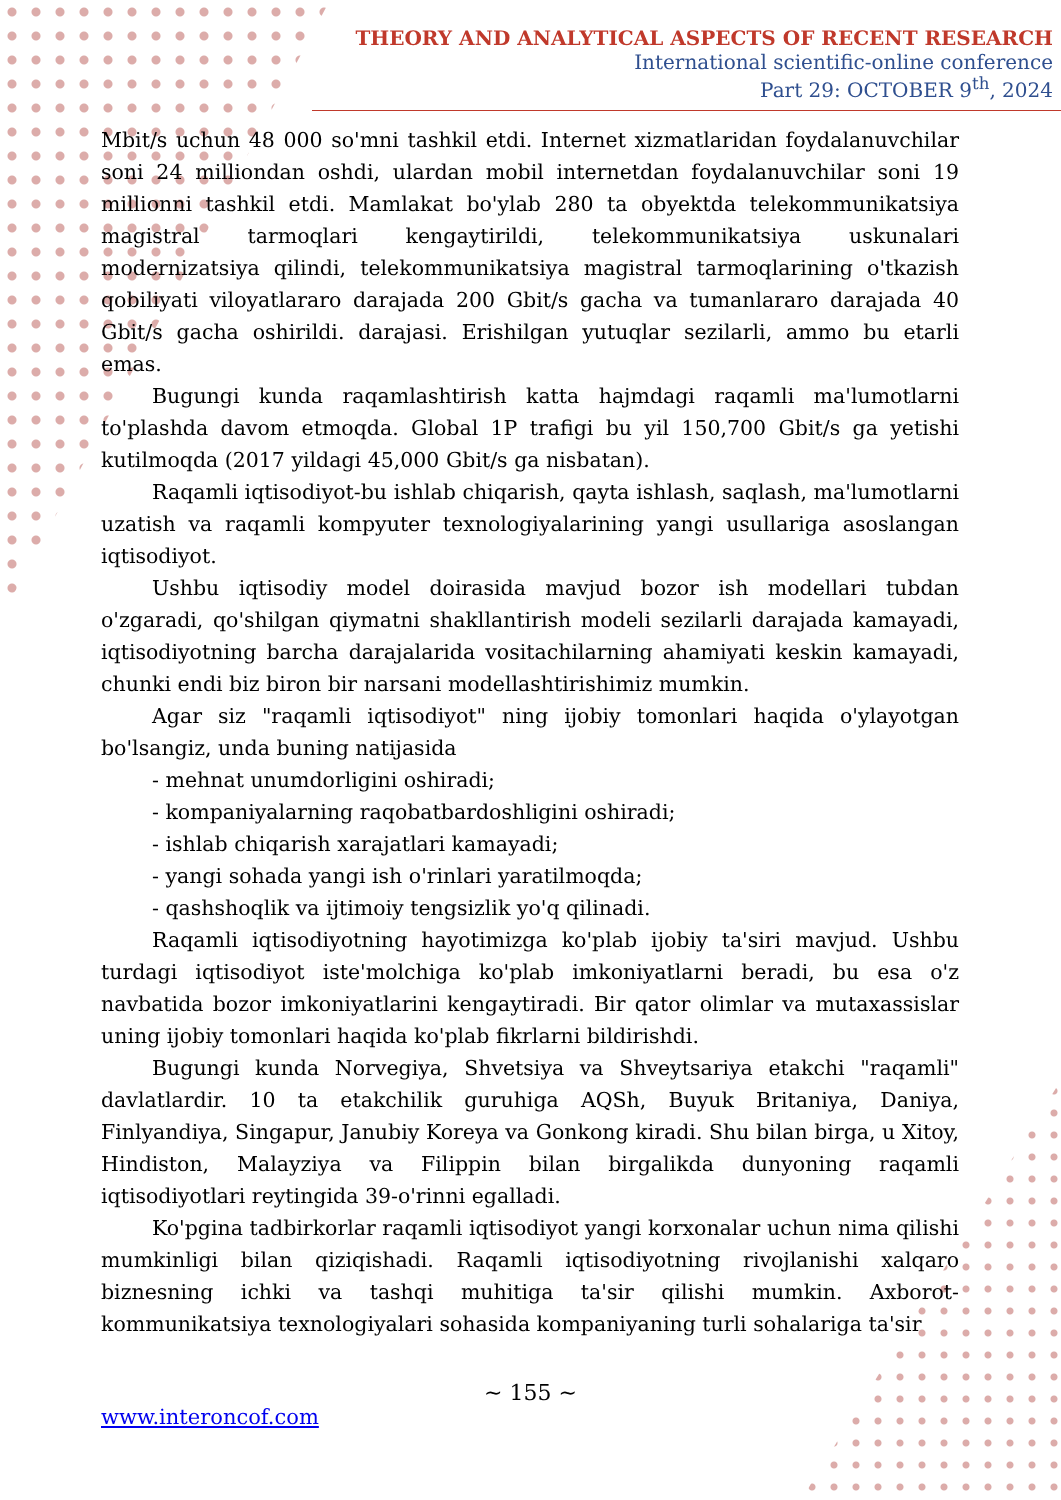THEORY AND ANALYTICAL ASPECTS OF RECENT RESEARCH
International scientific-online conference
Part 29: OCTOBER 9<sup>th</sup>, 2024
Mbit/s uchun 48 000 so'mni tashkil etdi. Internet xizmatlaridan foydalanuvchilar soni 24 milliondan oshdi, ulardan mobil internetdan foydalanuvchilar soni 19 millionni tashkil etdi. Mamlakat bo'ylab 280 ta obyektda telekommunikatsiya magistral tarmoqlari kengaytirildi, telekommunikatsiya uskunalari modernizatsiya qilindi, telekommunikatsiya magistral tarmoqlarining o'tkazish qobiliyati viloyatlararo darajada 200 Gbit/s gacha va tumanlararo darajada 40 Gbit/s gacha oshirildi. darajasi. Erishilgan yutuqlar sezilarli, ammo bu etarli emas.
Bugungi kunda raqamlashtirish katta hajmdagi raqamli ma'lumotlarni to'plashda davom etmoqda. Global 1P trafigi bu yil 150,700 Gbit/s ga yetishi kutilmoqda (2017 yildagi 45,000 Gbit/s ga nisbatan).
Raqamli iqtisodiyot-bu ishlab chiqarish, qayta ishlash, saqlash, ma'lumotlarni uzatish va raqamli kompyuter texnologiyalarining yangi usullariga asoslangan iqtisodiyot.
Ushbu iqtisodiy model doirasida mavjud bozor ish modellari tubdan o'zgaradi, qo'shilgan qiymatni shakllantirish modeli sezilarli darajada kamayadi, iqtisodiyotning barcha darajalarida vositachilarning ahamiyati keskin kamayadi, chunki endi biz biron bir narsani modellashtirishimiz mumkin.
Agar siz "raqamli iqtisodiyot" ning ijobiy tomonlari haqida o'ylayotgan bo'lsangiz, unda buning natijasida
- mehnat unumdorligini oshiradi;
- kompaniyalarning raqobatbardoshligini oshiradi;
- ishlab chiqarish xarajatlari kamayadi;
- yangi sohada yangi ish o'rinlari yaratilmoqda;
- qashshoqlik va ijtimoiy tengsizlik yo'q qilinadi.
Raqamli iqtisodiyotning hayotimizga ko'plab ijobiy ta'siri mavjud. Ushbu turdagi iqtisodiyot iste'molchiga ko'plab imkoniyatlarni beradi, bu esa o'z navbatida bozor imkoniyatlarini kengaytiradi. Bir qator olimlar va mutaxassislar uning ijobiy tomonlari haqida ko'plab fikrlarni bildirishdi.
Bugungi kunda Norvegiya, Shvetsiya va Shveytsariya etakchi "raqamli" davlatlardir. 10 ta etakchilik guruhiga AQSh, Buyuk Britaniya, Daniya, Finlyandiya, Singapur, Janubiy Koreya va Gonkong kiradi. Shu bilan birga, u Xitoy, Hindiston, Malayziya va Filippin bilan birgalikda dunyoning raqamli iqtisodiyotlari reytingida 39-o'rinni egalladi.
Ko'pgina tadbirkorlar raqamli iqtisodiyot yangi korxonalar uchun nima qilishi mumkinligi bilan qiziqishadi. Raqamli iqtisodiyotning rivojlanishi xalqaro biznesning ichki va tashqi muhitiga ta'sir qilishi mumkin. Axborot-kommunikatsiya texnologiyalari sohasida kompaniyaning turli sohalariga ta'sir
~ 155 ~
www.interoncof.com